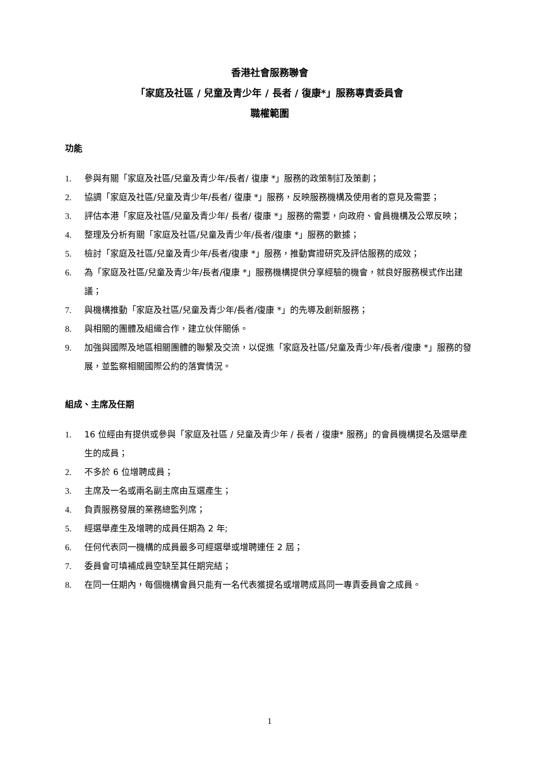香港社會服務聯會
「家庭及社區 / 兒童及青少年 / 長者 / 復康*」服務專責委員會
職權範圍
功能
1. 參與有關「家庭及社區/兒童及青少年/長者/ 復康 *」服務的政策制訂及策劃；
2. 協調「家庭及社區/兒童及青少年/長者/ 復康 *」服務，反映服務機構及使用者的意見及需要；
3. 評估本港「家庭及社區/兒童及青少年/ 長者/ 復康 *」服務的需要，向政府、會員機構及公眾反映；
4. 整理及分析有關「家庭及社區/兒童及青少年/長者/復康 *」服務的數據；
5. 檢討「家庭及社區/兒童及青少年/長者/復康 *」服務，推動實證研究及評估服務的成效；
6. 為「家庭及社區/兒童及青少年/長者/復康 *」服務機構提供分享經驗的機會，就良好服務模式作出建議；
7. 與機構推動「家庭及社區/兒童及青少年/長者/復康 *」的先導及創新服務；
8. 與相關的團體及組織合作，建立伙伴關係。
9. 加強與國際及地區相關團體的聯繫及交流，以促進「家庭及社區/兒童及青少年/長者/復康 *」服務的發展，並監察相關國際公約的落實情況。
組成、主席及任期
1. 16 位經由有提供或參與「家庭及社區 / 兒童及青少年 / 長者 / 復康* 服務」的會員機構提名及選舉產生的成員；
2. 不多於 6 位增聘成員；
3. 主席及一名或兩名副主席由互選產生；
4. 負責服務發展的業務總監列席；
5. 經選舉產生及增聘的成員任期為 2 年;
6. 任何代表同一機構的成員最多可經選舉或增聘連任 2 屆；
7. 委員會可填補成員空缺至其任期完結；
8. 在同一任期內，每個機構會員只能有一名代表獲提名或增聘成爲同一專責委員會之成員。
1